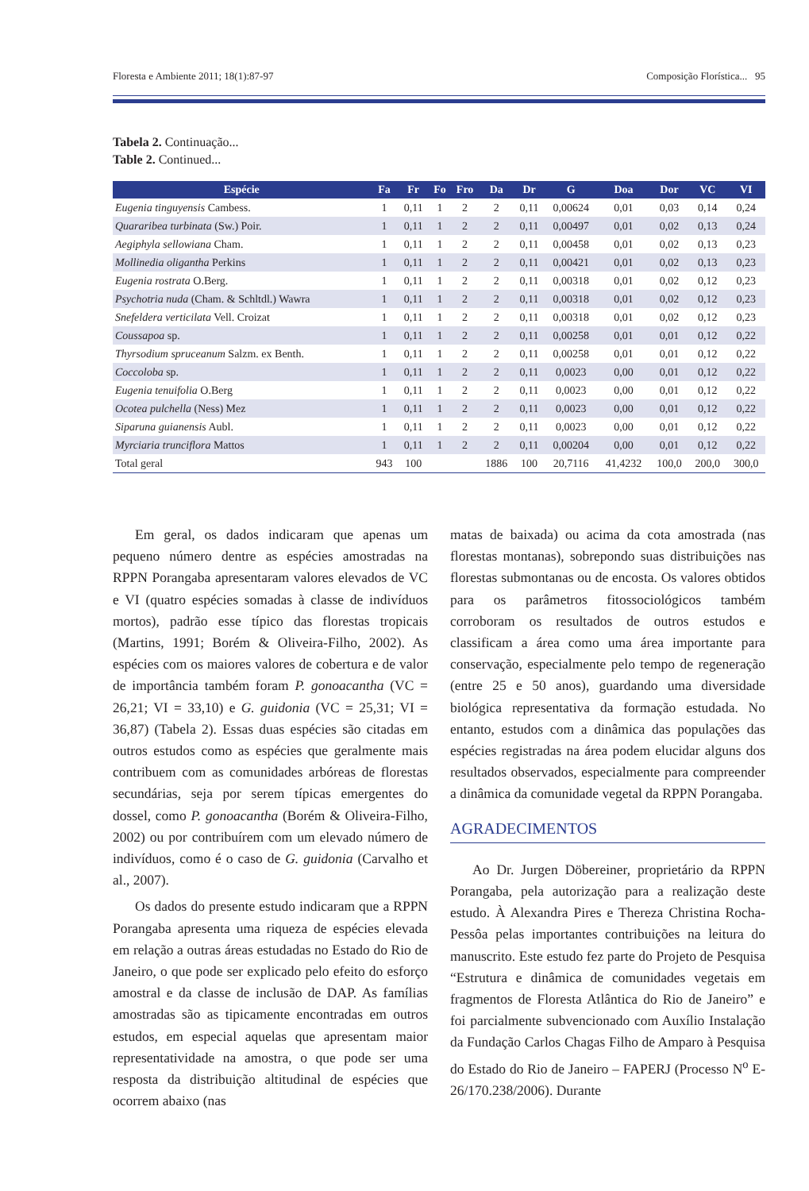Floresta e Ambiente 2011; 18(1):87-97 Composição Florística... 95
Tabela 2. Continuação...
Table 2. Continued...
| Espécie | Fa | Fr | Fo | Fro | Da | Dr | G | Doa | Dor | VC | VI |
| --- | --- | --- | --- | --- | --- | --- | --- | --- | --- | --- | --- |
| Eugenia tinguyensis Cambess. | 1 | 0,11 | 1 | 2 | 2 | 0,11 | 0,00624 | 0,01 | 0,03 | 0,14 | 0,24 |
| Quararibea turbinata (Sw.) Poir. | 1 | 0,11 | 1 | 2 | 2 | 0,11 | 0,00497 | 0,01 | 0,02 | 0,13 | 0,24 |
| Aegiphyla sellowiana Cham. | 1 | 0,11 | 1 | 2 | 2 | 0,11 | 0,00458 | 0,01 | 0,02 | 0,13 | 0,23 |
| Mollinedia oligantha Perkins | 1 | 0,11 | 1 | 2 | 2 | 0,11 | 0,00421 | 0,01 | 0,02 | 0,13 | 0,23 |
| Eugenia rostrata O.Berg. | 1 | 0,11 | 1 | 2 | 2 | 0,11 | 0,00318 | 0,01 | 0,02 | 0,12 | 0,23 |
| Psychotria nuda (Cham. & Schltdl.) Wawra | 1 | 0,11 | 1 | 2 | 2 | 0,11 | 0,00318 | 0,01 | 0,02 | 0,12 | 0,23 |
| Snefeldera verticilata Vell. Croizat | 1 | 0,11 | 1 | 2 | 2 | 0,11 | 0,00318 | 0,01 | 0,02 | 0,12 | 0,23 |
| Coussapoa sp. | 1 | 0,11 | 1 | 2 | 2 | 0,11 | 0,00258 | 0,01 | 0,01 | 0,12 | 0,22 |
| Thyrsodium spruceanum Salzm. ex Benth. | 1 | 0,11 | 1 | 2 | 2 | 0,11 | 0,00258 | 0,01 | 0,01 | 0,12 | 0,22 |
| Coccoloba sp. | 1 | 0,11 | 1 | 2 | 2 | 0,11 | 0,0023 | 0,00 | 0,01 | 0,12 | 0,22 |
| Eugenia tenuifolia O.Berg | 1 | 0,11 | 1 | 2 | 2 | 0,11 | 0,0023 | 0,00 | 0,01 | 0,12 | 0,22 |
| Ocotea pulchella (Ness) Mez | 1 | 0,11 | 1 | 2 | 2 | 0,11 | 0,0023 | 0,00 | 0,01 | 0,12 | 0,22 |
| Siparuna guianensis Aubl. | 1 | 0,11 | 1 | 2 | 2 | 0,11 | 0,0023 | 0,00 | 0,01 | 0,12 | 0,22 |
| Myrciaria trunciflora Mattos | 1 | 0,11 | 1 | 2 | 2 | 0,11 | 0,00204 | 0,00 | 0,01 | 0,12 | 0,22 |
| Total geral | 943 | 100 | | | 1886 | 100 | 20,7116 | 41,4232 | 100,0 | 200,0 | 300,0 |
Em geral, os dados indicaram que apenas um pequeno número dentre as espécies amostradas na RPPN Porangaba apresentaram valores elevados de VC e VI (quatro espécies somadas à classe de indivíduos mortos), padrão esse típico das florestas tropicais (Martins, 1991; Borém & Oliveira-Filho, 2002). As espécies com os maiores valores de cobertura e de valor de importância também foram P. gonoacantha (VC = 26,21; VI = 33,10) e G. guidonia (VC = 25,31; VI = 36,87) (Tabela 2). Essas duas espécies são citadas em outros estudos como as espécies que geralmente mais contribuem com as comunidades arbóreas de florestas secundárias, seja por serem típicas emergentes do dossel, como P. gonoacantha (Borém & Oliveira-Filho, 2002) ou por contribuírem com um elevado número de indivíduos, como é o caso de G. guidonia (Carvalho et al., 2007).
Os dados do presente estudo indicaram que a RPPN Porangaba apresenta uma riqueza de espécies elevada em relação a outras áreas estudadas no Estado do Rio de Janeiro, o que pode ser explicado pelo efeito do esforço amostral e da classe de inclusão de DAP. As famílias amostradas são as tipicamente encontradas em outros estudos, em especial aquelas que apresentam maior representatividade na amostra, o que pode ser uma resposta da distribuição altitudinal de espécies que ocorrem abaixo (nas
matas de baixada) ou acima da cota amostrada (nas florestas montanas), sobrepondo suas distribuições nas florestas submontanas ou de encosta. Os valores obtidos para os parâmetros fitossociológicos também corroboram os resultados de outros estudos e classificam a área como uma área importante para conservação, especialmente pelo tempo de regeneração (entre 25 e 50 anos), guardando uma diversidade biológica representativa da formação estudada. No entanto, estudos com a dinâmica das populações das espécies registradas na área podem elucidar alguns dos resultados observados, especialmente para compreender a dinâmica da comunidade vegetal da RPPN Porangaba.
AGRADECIMENTOS
Ao Dr. Jurgen Döbereiner, proprietário da RPPN Porangaba, pela autorização para a realização deste estudo. À Alexandra Pires e Thereza Christina Rocha-Pessôa pelas importantes contribuições na leitura do manuscrito. Este estudo fez parte do Projeto de Pesquisa “Estrutura e dinâmica de comunidades vegetais em fragmentos de Floresta Atlântica do Rio de Janeiro” e foi parcialmente subvencionado com Auxílio Instalação da Fundação Carlos Chagas Filho de Amparo à Pesquisa do Estado do Rio de Janeiro – FAPERJ (Processo N<sup>o</sup> E-26/170.238/2006). Durante